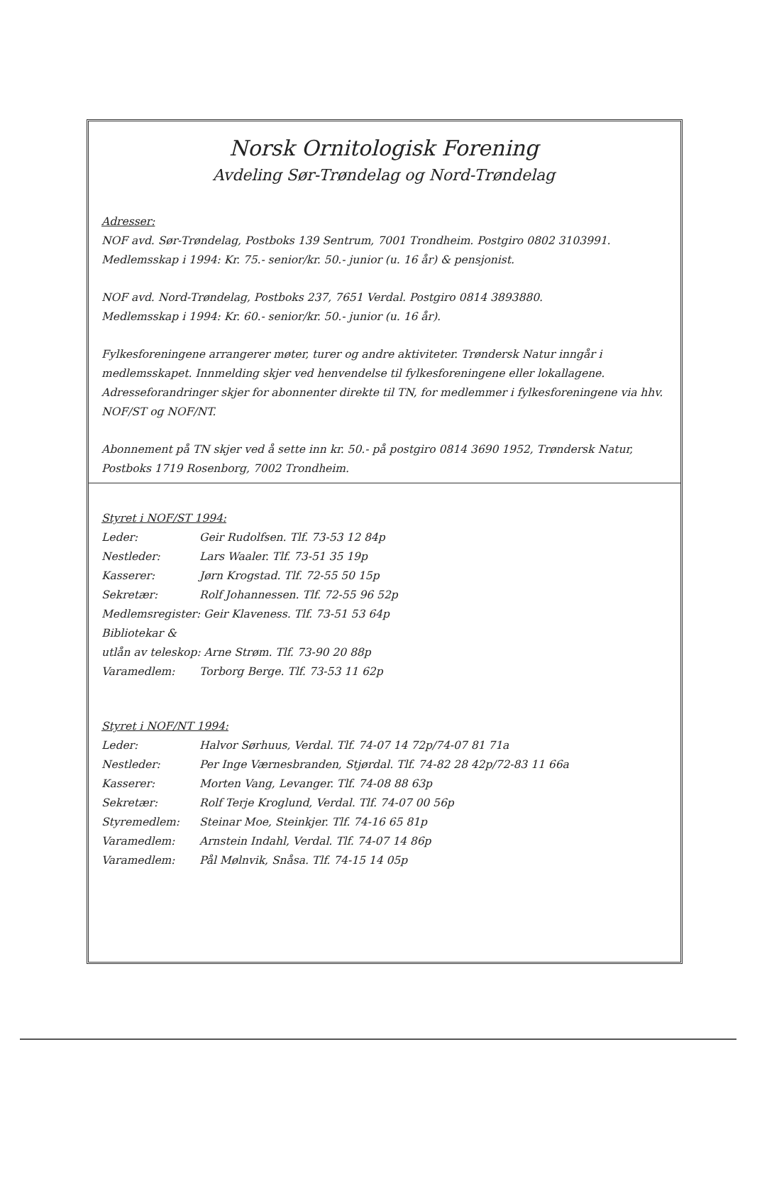Norsk Ornitologisk Forening
Avdeling Sør-Trøndelag og Nord-Trøndelag
Adresser:
NOF avd. Sør-Trøndelag, Postboks 139 Sentrum, 7001 Trondheim. Postgiro 0802 3103991.
Medlemsskap i 1994: Kr. 75.- senior/kr. 50.- junior (u. 16 år) & pensjonist.
NOF avd. Nord-Trøndelag, Postboks 237, 7651 Verdal. Postgiro 0814 3893880.
Medlemsskap i 1994: Kr. 60.- senior/kr. 50.- junior (u. 16 år).
Fylkesforeningene arrangerer møter, turer og andre aktiviteter. Trøndersk Natur inngår i medlemsskapet. Innmelding skjer ved henvendelse til fylkesforeningene eller lokallagene. Adresseforandringer skjer for abonnenter direkte til TN, for medlemmer i fylkesforeningene via hhv. NOF/ST og NOF/NT.
Abonnement på TN skjer ved å sette inn kr. 50.- på postgiro 0814 3690 1952, Trøndersk Natur, Postboks 1719 Rosenborg, 7002 Trondheim.
| Styret i NOF/ST 1994: | |
| Leder: | Geir Rudolfsen. Tlf. 73-53 12 84p |
| Nestleder: | Lars Waaler. Tlf. 73-51 35 19p |
| Kasserer: | Jørn Krogstad. Tlf. 72-55 50 15p |
| Sekretær: | Rolf Johannessen. Tlf. 72-55 96 52p |
| Medlemsregister: Geir Klaveness. Tlf. 73-51 53 64p | |
| Bibliotekar & | |
| utlån av teleskop: Arne Strøm. Tlf. 73-90 20 88p | |
| Varamedlem: | Torborg Berge. Tlf. 73-53 11 62p |
| Styret i NOF/NT 1994: | |
| Leder: | Halvor Sørhuus, Verdal. Tlf. 74-07 14 72p/74-07 81 71a |
| Nestleder: | Per Inge Værnesbranden, Stjørdal. Tlf. 74-82 28 42p/72-83 11 66a |
| Kasserer: | Morten Vang, Levanger. Tlf. 74-08 88 63p |
| Sekretær: | Rolf Terje Kroglund, Verdal. Tlf. 74-07 00 56p |
| Styremedlem: | Steinar Moe, Steinkjer. Tlf. 74-16 65 81p |
| Varamedlem: | Arnstein Indahl, Verdal. Tlf. 74-07 14 86p |
| Varamedlem: | Pål Mølnvik, Snåsa. Tlf. 74-15 14 05p |